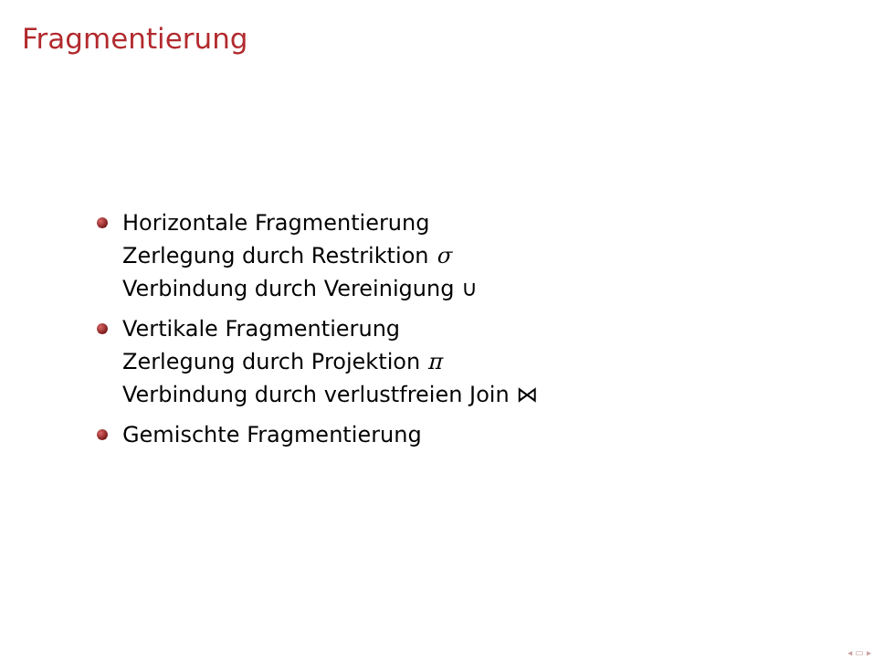Fragmentierung
Horizontale Fragmentierung
Zerlegung durch Restriktion σ
Verbindung durch Vereinigung ∪
Vertikale Fragmentierung
Zerlegung durch Projektion π
Verbindung durch verlustfreien Join ⋈
Gemischte Fragmentierung
◂ ▭ ▸